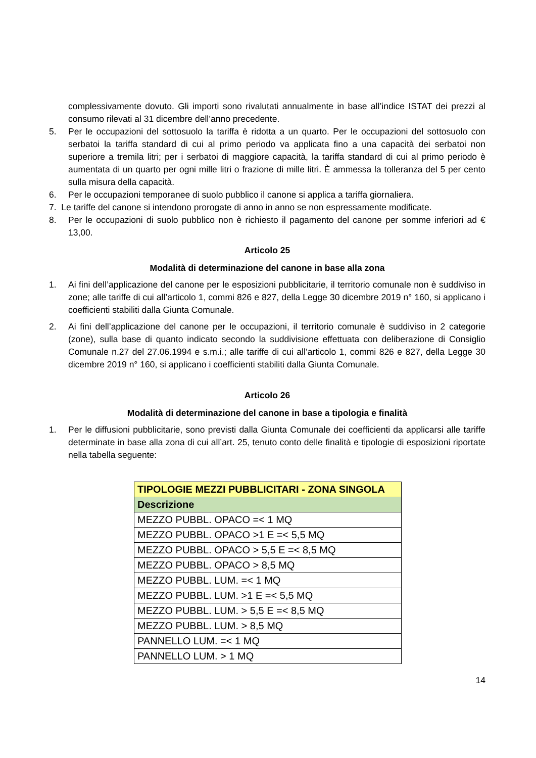complessivamente dovuto. Gli importi sono rivalutati annualmente in base all’indice ISTAT dei prezzi al consumo rilevati al 31 dicembre dell’anno precedente.
5. Per le occupazioni del sottosuolo la tariffa è ridotta a un quarto. Per le occupazioni del sottosuolo con serbatoi la tariffa standard di cui al primo periodo va applicata fino a una capacità dei serbatoi non superiore a tremila litri; per i serbatoi di maggiore capacità, la tariffa standard di cui al primo periodo è aumentata di un quarto per ogni mille litri o frazione di mille litri. È ammessa la tolleranza del 5 per cento sulla misura della capacità.
6. Per le occupazioni temporanee di suolo pubblico il canone si applica a tariffa giornaliera.
7. Le tariffe del canone si intendono prorogate di anno in anno se non espressamente modificate.
8. Per le occupazioni di suolo pubblico non è richiesto il pagamento del canone per somme inferiori ad € 13,00.
Articolo 25
Modalità di determinazione del canone in base alla zona
1. Ai fini dell’applicazione del canone per le esposizioni pubblicitarie, il territorio comunale non è suddiviso in zone; alle tariffe di cui all’articolo 1, commi 826 e 827, della Legge 30 dicembre 2019 n° 160, si applicano i coefficienti stabiliti dalla Giunta Comunale.
2. Ai fini dell’applicazione del canone per le occupazioni, il territorio comunale è suddiviso in 2 categorie (zone), sulla base di quanto indicato secondo la suddivisione effettuata con deliberazione di Consiglio Comunale n.27 del 27.06.1994 e s.m.i.; alle tariffe di cui all’articolo 1, commi 826 e 827, della Legge 30 dicembre 2019 n° 160, si applicano i coefficienti stabiliti dalla Giunta Comunale.
Articolo 26
Modalità di determinazione del canone in base a tipologia e finalità
1. Per le diffusioni pubblicitarie, sono previsti dalla Giunta Comunale dei coefficienti da applicarsi alle tariffe determinate in base alla zona di cui all’art. 25, tenuto conto delle finalità e tipologie di esposizioni riportate nella tabella seguente:
| TIPOLOGIE MEZZI PUBBLICITARI - ZONA SINGOLA |
| --- |
| Descrizione |
| MEZZO PUBBL. OPACO =< 1 MQ |
| MEZZO PUBBL. OPACO >1 E =< 5,5 MQ |
| MEZZO PUBBL. OPACO > 5,5 E =< 8,5 MQ |
| MEZZO PUBBL. OPACO > 8,5 MQ |
| MEZZO PUBBL. LUM. =< 1 MQ |
| MEZZO PUBBL. LUM. >1 E =< 5,5 MQ |
| MEZZO PUBBL. LUM. > 5,5 E =< 8,5 MQ |
| MEZZO PUBBL. LUM. > 8,5 MQ |
| PANNELLO LUM. =< 1 MQ |
| PANNELLO LUM. > 1 MQ |
14